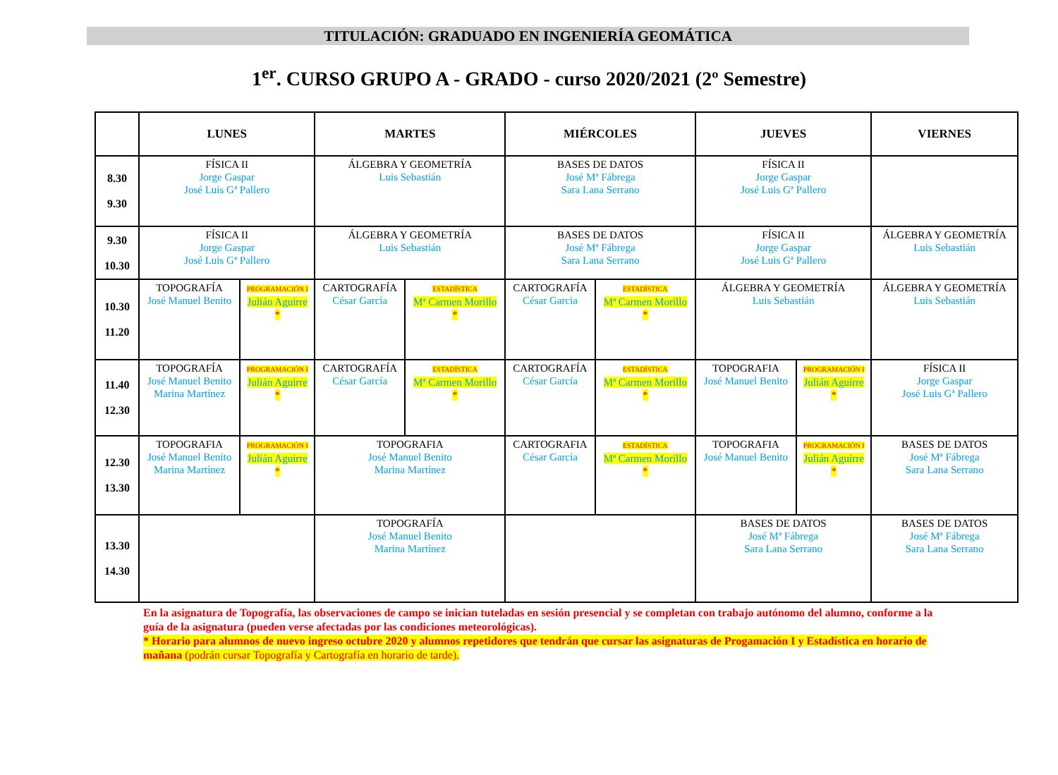TITULACIÓN: GRADUADO EN INGENIERÍA GEOMÁTICA
1<sup>er</sup>. CURSO GRUPO A - GRADO - curso 2020/2021 (2º Semestre)
| | LUNES | | MARTES | | MIÉRCOLES | | JUEVES | | VIERNES |
| --- | --- | --- | --- | --- | --- | --- | --- | --- | --- |
| 8.30 9.30 | FÍSICA II Jorge Gaspar José Luis Gª Pallero | | ÁLGEBRA Y GEOMETRÍA Luis Sebastián | | BASES DE DATOS José Mª Fábrega Sara Lana Serrano | | FÍSICA II Jorge Gaspar José Luis Gª Pallero | | |
| 9.30 10.30 | FÍSICA II Jorge Gaspar José Luis Gª Pallero | | ÁLGEBRA Y GEOMETRÍA Luis Sebastián | | BASES DE DATOS José Mª Fábrega Sara Lana Serrano | | FÍSICA II Jorge Gaspar José Luis Gª Pallero | | ÁLGEBRA Y GEOMETRÍA Luis Sebastián |
| 10.30 11.20 | TOPOGRAFÍA José Manuel Benito | PROGRAMACIÓN I Julián Aguirre * | CARTOGRAFÍA César García | ESTADÍSTICA Mª Carmen Morillo * | CARTOGRAFÍA César Garcia | ESTADÍSTICA Mª Carmen Morillo * | ÁLGEBRA Y GEOMETRÍA Luis Sebastián | | ÁLGEBRA Y GEOMETRÍA Luis Sebastián |
| 11.40 12.30 | TOPOGRAFÍA José Manuel Benito Marina Martínez | PROGRAMACIÓN I Julián Aguirre * | CARTOGRAFÍA César García | ESTADÍSTICA Mª Carmen Morillo * | CARTOGRAFÍA César García | ESTADÍSTICA Mª Carmen Morillo * | TOPOGRAFIA José Manuel Benito | PROGRAMACIÓN I Julián Aguirre * | FÍSICA II Jorge Gaspar José Luis Gª Pallero |
| 12.30 13.30 | TOPOGRAFIA José Manuel Benito Marina Martínez | PROGRAMACIÓN I Julián Aguirre * | TOPOGRAFIA José Manuel Benito Marina Martínez | | CARTOGRAFIA César García | ESTADÍSTICA Mª Carmen Morillo * | TOPOGRAFIA José Manuel Benito | PROGRAMACIÓN I Julián Aguirre * | BASES DE DATOS José Mª Fábrega Sara Lana Serrano |
| 13.30 14.30 | | | TOPOGRAFÍA José Manuel Benito Marina Martínez | | | | BASES DE DATOS José Mª Fábrega Sara Lana Serrano | | BASES DE DATOS José Mª Fábrega Sara Lana Serrano |
En la asignatura de Topografía, las observaciones de campo se inician tuteladas en sesión presencial y se completan con trabajo autónomo del alumno, conforme a la guía de la asignatura (pueden verse afectadas por las condiciones meteorológicas).
* Horario para alumnos de nuevo ingreso octubre 2020 y alumnos repetidores que tendrán que cursar las asignaturas de Progamación I y Estadística en horario de mañana (podrán cursar Topografía y Cartografía en horario de tarde).